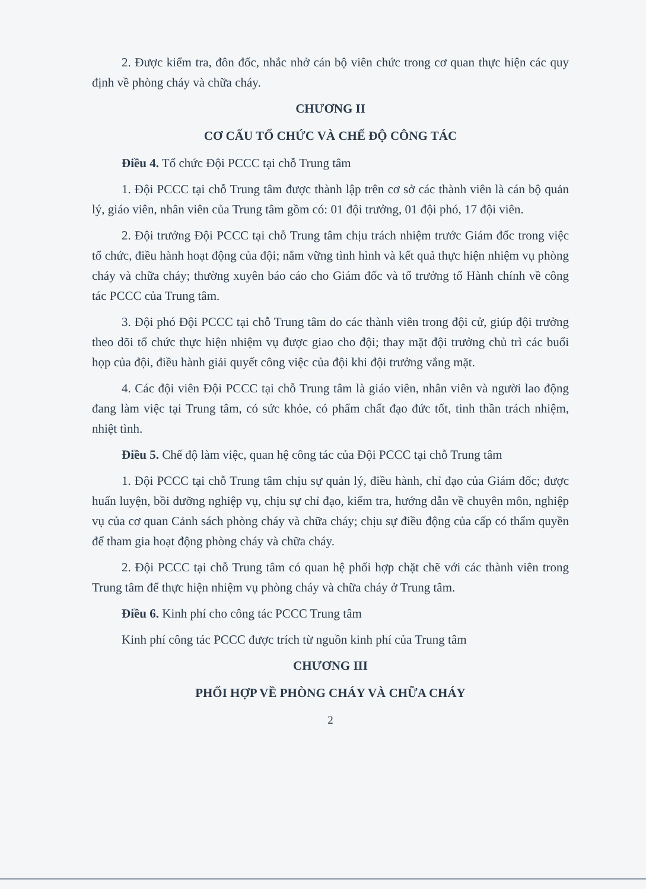2. Được kiểm tra, đôn đốc, nhắc nhở cán bộ viên chức trong cơ quan thực hiện các quy định về phòng cháy và chữa cháy.
CHƯƠNG II
CƠ CẤU TỔ CHỨC VÀ CHẾ ĐỘ CÔNG TÁC
Điều 4. Tổ chức Đội PCCC tại chỗ Trung tâm
1. Đội PCCC tại chỗ Trung tâm được thành lập trên cơ sở các thành viên là cán bộ quản lý, giáo viên, nhân viên của Trung tâm gồm có: 01 đội trưởng, 01 đội phó, 17 đội viên.
2. Đội trưởng Đội PCCC tại chỗ Trung tâm chịu trách nhiệm trước Giám đốc trong việc tổ chức, điều hành hoạt động của đội; nắm vững tình hình và kết quả thực hiện nhiệm vụ phòng cháy và chữa cháy; thường xuyên báo cáo cho Giám đốc và tổ trưởng tổ Hành chính về công tác PCCC của Trung tâm.
3. Đội phó Đội PCCC tại chỗ Trung tâm do các thành viên trong đội cử, giúp đội trưởng theo dõi tổ chức thực hiện nhiệm vụ được giao cho đội; thay mặt đội trưởng chủ trì các buổi họp của đội, điều hành giải quyết công việc của đội khi đội trưởng vắng mặt.
4. Các đội viên Đội PCCC tại chỗ Trung tâm là giáo viên, nhân viên và người lao động đang làm việc tại Trung tâm, có sức khỏe, có phẩm chất đạo đức tốt, tinh thần trách nhiệm, nhiệt tình.
Điều 5. Chế độ làm việc, quan hệ công tác của Đội PCCC tại chỗ Trung tâm
1. Đội PCCC tại chỗ Trung tâm chịu sự quản lý, điều hành, chỉ đạo của Giám đốc; được huấn luyện, bồi dưỡng nghiệp vụ, chịu sự chỉ đạo, kiểm tra, hướng dẫn về chuyên môn, nghiệp vụ của cơ quan Cảnh sách phòng cháy và chữa cháy; chịu sự điều động của cấp có thẩm quyền để tham gia hoạt động phòng cháy và chữa cháy.
2. Đội PCCC tại chỗ Trung tâm có quan hệ phối hợp chặt chẽ với các thành viên trong Trung tâm để thực hiện nhiệm vụ phòng cháy và chữa cháy ở Trung tâm.
Điều 6. Kinh phí cho công tác PCCC Trung tâm
Kinh phí công tác PCCC được trích từ nguồn kinh phí của Trung tâm
CHƯƠNG III
PHỐI HỢP VỀ PHÒNG CHÁY VÀ CHỮA CHÁY
2